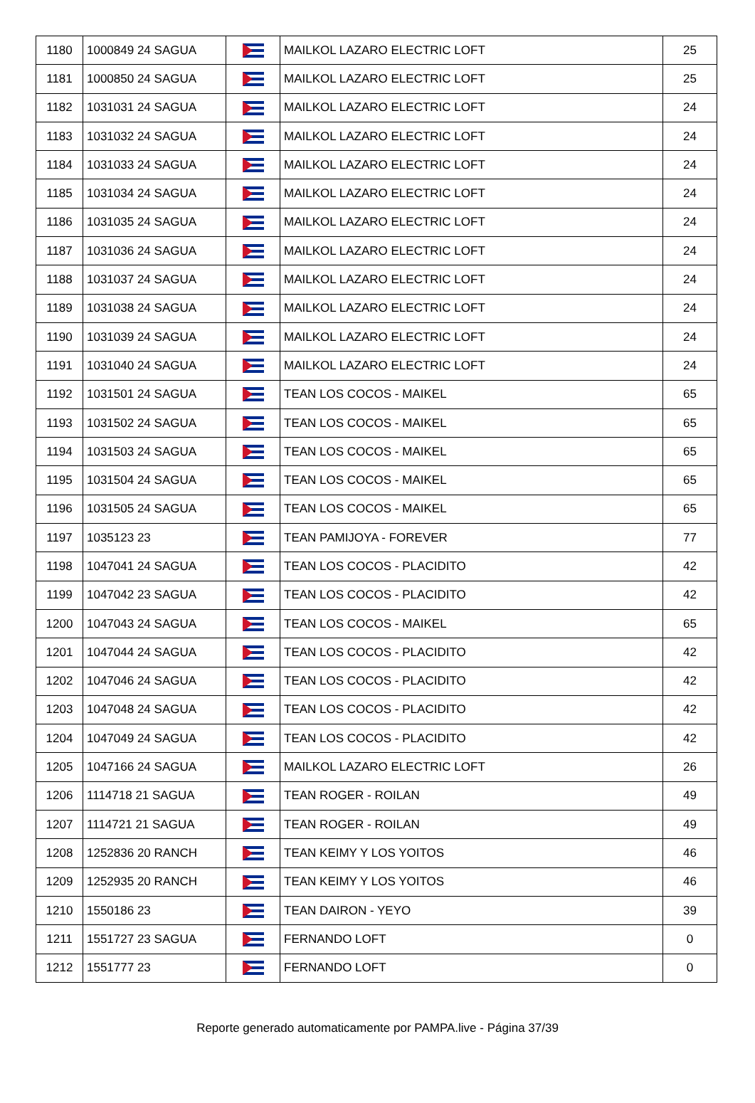| 1180 | 1000849 24 SAGUA | | MAILKOL LAZARO ELECTRIC LOFT | 25 |
| 1181 | 1000850 24 SAGUA | | MAILKOL LAZARO ELECTRIC LOFT | 25 |
| 1182 | 1031031 24 SAGUA | | MAILKOL LAZARO ELECTRIC LOFT | 24 |
| 1183 | 1031032 24 SAGUA | | MAILKOL LAZARO ELECTRIC LOFT | 24 |
| 1184 | 1031033 24 SAGUA | | MAILKOL LAZARO ELECTRIC LOFT | 24 |
| 1185 | 1031034 24 SAGUA | | MAILKOL LAZARO ELECTRIC LOFT | 24 |
| 1186 | 1031035 24 SAGUA | | MAILKOL LAZARO ELECTRIC LOFT | 24 |
| 1187 | 1031036 24 SAGUA | | MAILKOL LAZARO ELECTRIC LOFT | 24 |
| 1188 | 1031037 24 SAGUA | | MAILKOL LAZARO ELECTRIC LOFT | 24 |
| 1189 | 1031038 24 SAGUA | | MAILKOL LAZARO ELECTRIC LOFT | 24 |
| 1190 | 1031039 24 SAGUA | | MAILKOL LAZARO ELECTRIC LOFT | 24 |
| 1191 | 1031040 24 SAGUA | | MAILKOL LAZARO ELECTRIC LOFT | 24 |
| 1192 | 1031501 24 SAGUA | | TEAN LOS COCOS - MAIKEL | 65 |
| 1193 | 1031502 24 SAGUA | | TEAN LOS COCOS - MAIKEL | 65 |
| 1194 | 1031503 24 SAGUA | | TEAN LOS COCOS - MAIKEL | 65 |
| 1195 | 1031504 24 SAGUA | | TEAN LOS COCOS - MAIKEL | 65 |
| 1196 | 1031505 24 SAGUA | | TEAN LOS COCOS - MAIKEL | 65 |
| 1197 | 1035123 23 | | TEAN PAMIJOYA - FOREVER | 77 |
| 1198 | 1047041 24 SAGUA | | TEAN LOS COCOS - PLACIDITO | 42 |
| 1199 | 1047042 23 SAGUA | | TEAN LOS COCOS - PLACIDITO | 42 |
| 1200 | 1047043 24 SAGUA | | TEAN LOS COCOS - MAIKEL | 65 |
| 1201 | 1047044 24 SAGUA | | TEAN LOS COCOS - PLACIDITO | 42 |
| 1202 | 1047046 24 SAGUA | | TEAN LOS COCOS - PLACIDITO | 42 |
| 1203 | 1047048 24 SAGUA | | TEAN LOS COCOS - PLACIDITO | 42 |
| 1204 | 1047049 24 SAGUA | | TEAN LOS COCOS - PLACIDITO | 42 |
| 1205 | 1047166 24 SAGUA | | MAILKOL LAZARO ELECTRIC LOFT | 26 |
| 1206 | 1114718 21 SAGUA | | TEAN ROGER - ROILAN | 49 |
| 1207 | 1114721 21 SAGUA | | TEAN ROGER - ROILAN | 49 |
| 1208 | 1252836 20 RANCH | | TEAN KEIMY Y LOS YOITOS | 46 |
| 1209 | 1252935 20 RANCH | | TEAN KEIMY Y LOS YOITOS | 46 |
| 1210 | 1550186 23 | | TEAN DAIRON - YEYO | 39 |
| 1211 | 1551727 23 SAGUA | | FERNANDO LOFT | 0 |
| 1212 | 1551777 23 | | FERNANDO LOFT | 0 |
Reporte generado automaticamente por PAMPA.live - Página 37/39